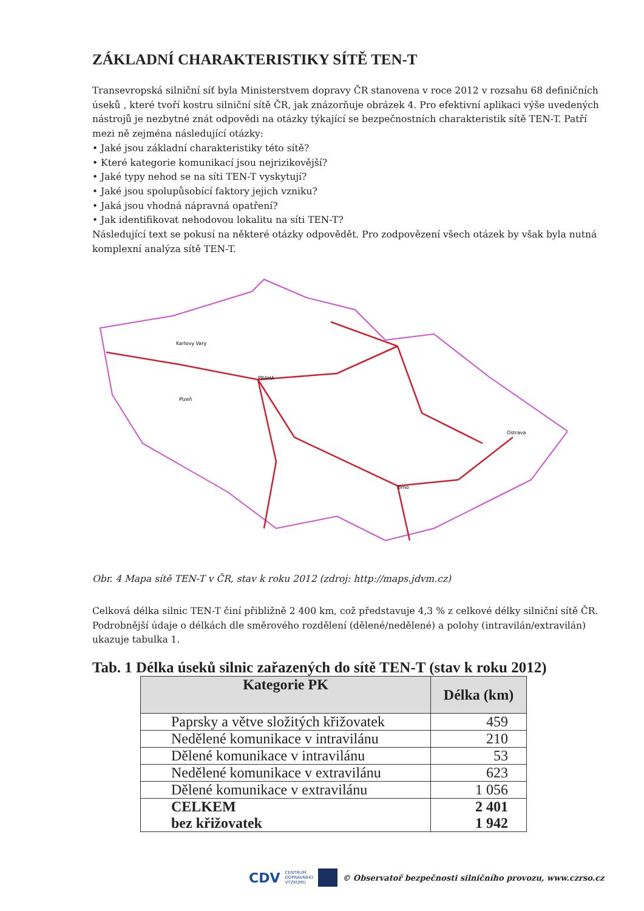ZÁKLADNÍ CHARAKTERISTIKY SÍTĚ TEN-T
Transevropská silniční síť byla Ministerstvem dopravy ČR stanovena v roce 2012 v rozsahu 68 definičních úseků , které tvoří kostru silniční sítě ČR, jak znázorňuje obrázek 4. Pro efektivní aplikaci výše uvedených nástrojů je nezbytné znát odpovědi na otázky týkající se bezpečnostních charakteristik sítě TEN-T. Patří mezi ně zejména následující otázky:
• Jaké jsou základní charakteristiky této sítě?
• Které kategorie komunikací jsou nejrizikovější?
• Jaké typy nehod se na síti TEN-T vyskytují?
• Jaké jsou spolupůsobící faktory jejich vzniku?
• Jaká jsou vhodná nápravná opatření?
• Jak identifikovat nehodovou lokalitu na síti TEN-T?
Následující text se pokusí na některé otázky odpovědět. Pro zodpovězení všech otázek by však byla nutná komplexní analýza sítě TEN-T.
PRAHA
Karlovy Vary
Plzeň
Brno
Ostrava
Obr. 4 Mapa sítě TEN-T v ČR, stav k roku 2012 (zdroj: http://maps.jdvm.cz)
Celková délka silnic TEN-T činí přibližně 2 400 km, což představuje 4,3 % z celkové délky silniční sítě ČR. Podrobnější údaje o délkách dle směrového rozdělení (dělené/nedělené) a polohy (intravilán/extravilán) ukazuje tabulka 1.
Tab. 1 Délka úseků silnic zařazených do sítě TEN-T (stav k roku 2012)
| Kategorie PK | Délka (km) |
| --- | --- |
| Paprsky a větve složitých křižovatek | 459 |
| Nedělené komunikace v intravilánu | 210 |
| Dělené komunikace v intravilánu | 53 |
| Nedělené komunikace v extravilánu | 623 |
| Dělené komunikace v extravilánu | 1 056 |
| CELKEM bez křižovatek | 2 401 1 942 |
CDV CENTRUM
DOPRAVNÍHO
VÝZKUMU © Observatoř bezpečnosti silničního provozu, www.czrso.cz